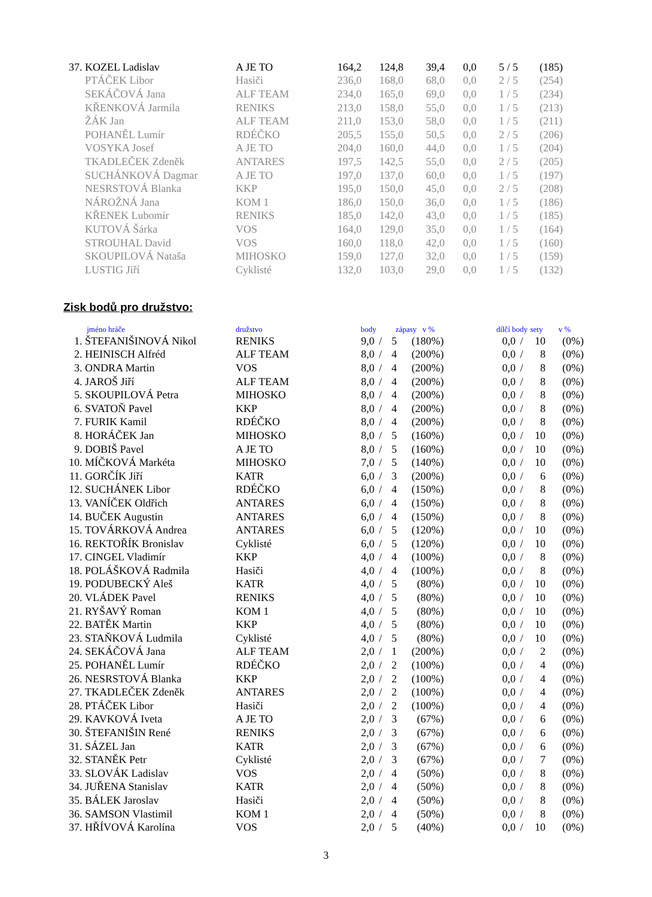| 37. | KOZEL Ladislav | A JE TO | 164,2 | 124,8 | 39,4 | 0,0 | 5 / 5 | (185) |
| | PTÁČEK Libor | Hasiči | 236,0 | 168,0 | 68,0 | 0,0 | 2 / 5 | (254) |
| | SEKÁČOVÁ Jana | ALF TEAM | 234,0 | 165,0 | 69,0 | 0,0 | 1 / 5 | (234) |
| | KŘENKOVÁ Jarmila | RENIKS | 213,0 | 158,0 | 55,0 | 0,0 | 1 / 5 | (213) |
| | ŽÁK Jan | ALF TEAM | 211,0 | 153,0 | 58,0 | 0,0 | 1 / 5 | (211) |
| | POHANĚL Lumír | RDÉČKO | 205,5 | 155,0 | 50,5 | 0,0 | 2 / 5 | (206) |
| | VOSYKA Josef | A JE TO | 204,0 | 160,0 | 44,0 | 0,0 | 1 / 5 | (204) |
| | TKADLEČEK Zdeněk | ANTARES | 197,5 | 142,5 | 55,0 | 0,0 | 2 / 5 | (205) |
| | SUCHÁNKOVÁ Dagmar | A JE TO | 197,0 | 137,0 | 60,0 | 0,0 | 1 / 5 | (197) |
| | NESRSTOVÁ Blanka | KKP | 195,0 | 150,0 | 45,0 | 0,0 | 2 / 5 | (208) |
| | NÁROŽNÁ Jana | KOM 1 | 186,0 | 150,0 | 36,0 | 0,0 | 1 / 5 | (186) |
| | KŘENEK Lubomír | RENIKS | 185,0 | 142,0 | 43,0 | 0,0 | 1 / 5 | (185) |
| | KUTOVÁ Šárka | VOS | 164,0 | 129,0 | 35,0 | 0,0 | 1 / 5 | (164) |
| | STROUHAL David | VOS | 160,0 | 118,0 | 42,0 | 0,0 | 1 / 5 | (160) |
| | SKOUPILOVÁ Nataša | MIHOSKO | 159,0 | 127,0 | 32,0 | 0,0 | 1 / 5 | (159) |
| | LUSTIG Jiří | Cyklisté | 132,0 | 103,0 | 29,0 | 0,0 | 1 / 5 | (132) |
Zisk bodů pro družstvo:
| | jméno hráče | družstvo | body | | zápasy v % | | dílčí body | | | sety | v % |
| --- | --- | --- | --- | --- | --- | --- | --- | --- | --- | --- | --- |
| 1. | ŠTEFANIŠINOVÁ Nikol | RENIKS | 9,0 | / | 5 | (180%) | | 0,0 | / | 10 | (0%) |
| 2. | HEINISCH Alfréd | ALF TEAM | 8,0 | / | 4 | (200%) | | 0,0 | / | 8 | (0%) |
| 3. | ONDRA Martin | VOS | 8,0 | / | 4 | (200%) | | 0,0 | / | 8 | (0%) |
| 4. | JAROŠ Jiří | ALF TEAM | 8,0 | / | 4 | (200%) | | 0,0 | / | 8 | (0%) |
| 5. | SKOUPILOVÁ Petra | MIHOSKO | 8,0 | / | 4 | (200%) | | 0,0 | / | 8 | (0%) |
| 6. | SVATOŇ Pavel | KKP | 8,0 | / | 4 | (200%) | | 0,0 | / | 8 | (0%) |
| 7. | FURIK Kamil | RDÉČKO | 8,0 | / | 4 | (200%) | | 0,0 | / | 8 | (0%) |
| 8. | HORÁČEK Jan | MIHOSKO | 8,0 | / | 5 | (160%) | | 0,0 | / | 10 | (0%) |
| 9. | DOBIŠ Pavel | A JE TO | 8,0 | / | 5 | (160%) | | 0,0 | / | 10 | (0%) |
| 10. | MÍČKOVÁ Markéta | MIHOSKO | 7,0 | / | 5 | (140%) | | 0,0 | / | 10 | (0%) |
| 11. | GORČÍK Jiří | KATR | 6,0 | / | 3 | (200%) | | 0,0 | / | 6 | (0%) |
| 12. | SUCHÁNEK Libor | RDÉČKO | 6,0 | / | 4 | (150%) | | 0,0 | / | 8 | (0%) |
| 13. | VANÍČEK Oldřich | ANTARES | 6,0 | / | 4 | (150%) | | 0,0 | / | 8 | (0%) |
| 14. | BUČEK Augustin | ANTARES | 6,0 | / | 4 | (150%) | | 0,0 | / | 8 | (0%) |
| 15. | TOVÁRKOVÁ Andrea | ANTARES | 6,0 | / | 5 | (120%) | | 0,0 | / | 10 | (0%) |
| 16. | REKTOŘÍK Bronislav | Cyklisté | 6,0 | / | 5 | (120%) | | 0,0 | / | 10 | (0%) |
| 17. | CINGEL Vladimír | KKP | 4,0 | / | 4 | (100%) | | 0,0 | / | 8 | (0%) |
| 18. | POLÁŠKOVÁ Radmila | Hasiči | 4,0 | / | 4 | (100%) | | 0,0 | / | 8 | (0%) |
| 19. | PODUBECKÝ Aleš | KATR | 4,0 | / | 5 | (80%) | | 0,0 | / | 10 | (0%) |
| 20. | VLÁDEK Pavel | RENIKS | 4,0 | / | 5 | (80%) | | 0,0 | / | 10 | (0%) |
| 21. | RYŠAVÝ Roman | KOM 1 | 4,0 | / | 5 | (80%) | | 0,0 | / | 10 | (0%) |
| 22. | BATĚK Martin | KKP | 4,0 | / | 5 | (80%) | | 0,0 | / | 10 | (0%) |
| 23. | STAŇKOVÁ Ludmila | Cyklisté | 4,0 | / | 5 | (80%) | | 0,0 | / | 10 | (0%) |
| 24. | SEKÁČOVÁ Jana | ALF TEAM | 2,0 | / | 1 | (200%) | | 0,0 | / | 2 | (0%) |
| 25. | POHANĚL Lumír | RDÉČKO | 2,0 | / | 2 | (100%) | | 0,0 | / | 4 | (0%) |
| 26. | NESRSTOVÁ Blanka | KKP | 2,0 | / | 2 | (100%) | | 0,0 | / | 4 | (0%) |
| 27. | TKADLEČEK Zdeněk | ANTARES | 2,0 | / | 2 | (100%) | | 0,0 | / | 4 | (0%) |
| 28. | PTÁČEK Libor | Hasiči | 2,0 | / | 2 | (100%) | | 0,0 | / | 4 | (0%) |
| 29. | KAVKOVÁ Iveta | A JE TO | 2,0 | / | 3 | (67%) | | 0,0 | / | 6 | (0%) |
| 30. | ŠTEFANIŠIN René | RENIKS | 2,0 | / | 3 | (67%) | | 0,0 | / | 6 | (0%) |
| 31. | SÁZEL Jan | KATR | 2,0 | / | 3 | (67%) | | 0,0 | / | 6 | (0%) |
| 32. | STANĚK Petr | Cyklisté | 2,0 | / | 3 | (67%) | | 0,0 | / | 7 | (0%) |
| 33. | SLOVÁK Ladislav | VOS | 2,0 | / | 4 | (50%) | | 0,0 | / | 8 | (0%) |
| 34. | JUŘENA Stanislav | KATR | 2,0 | / | 4 | (50%) | | 0,0 | / | 8 | (0%) |
| 35. | BÁLEK Jaroslav | Hasiči | 2,0 | / | 4 | (50%) | | 0,0 | / | 8 | (0%) |
| 36. | SAMSON Vlastimil | KOM 1 | 2,0 | / | 4 | (50%) | | 0,0 | / | 8 | (0%) |
| 37. | HŘÍVOVÁ Karolína | VOS | 2,0 | / | 5 | (40%) | | 0,0 | / | 10 | (0%) |
3